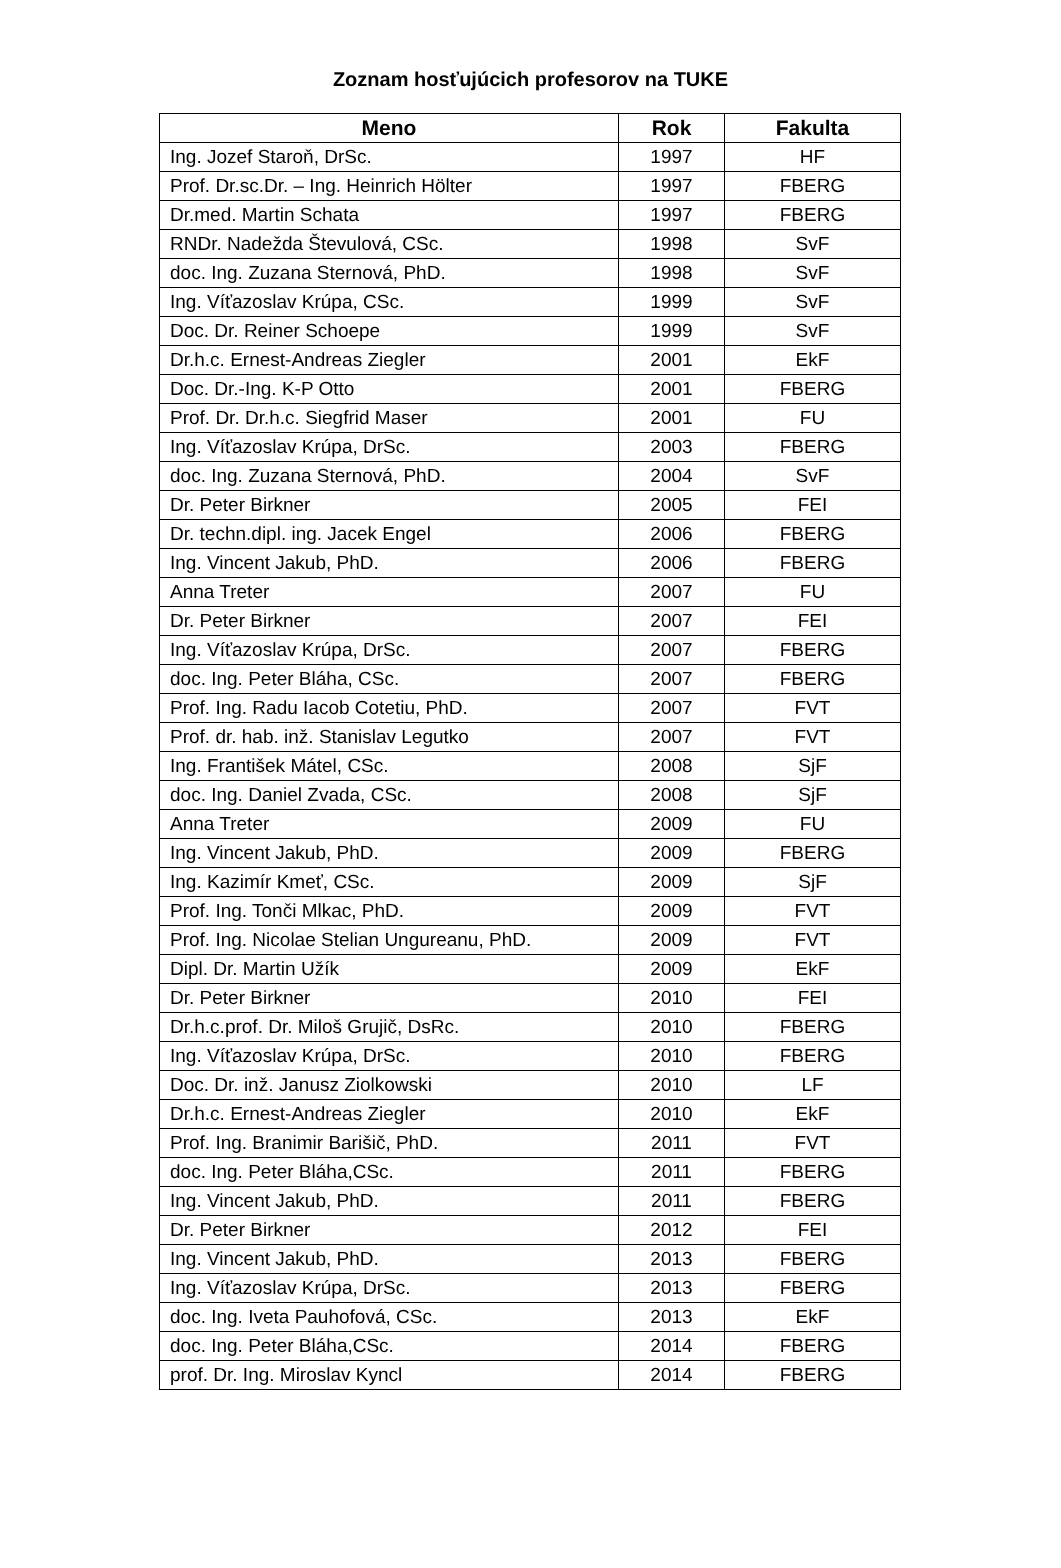Zoznam hosťujúcich profesorov na TUKE
| Meno | Rok | Fakulta |
| --- | --- | --- |
| Ing. Jozef Staroň, DrSc. | 1997 | HF |
| Prof. Dr.sc.Dr. – Ing. Heinrich Hölter | 1997 | FBERG |
| Dr.med. Martin Schata | 1997 | FBERG |
| RNDr. Nadežda Števulová, CSc. | 1998 | SvF |
| doc. Ing. Zuzana Sternová, PhD. | 1998 | SvF |
| Ing. Víťazoslav Krúpa, CSc. | 1999 | SvF |
| Doc. Dr. Reiner Schoepe | 1999 | SvF |
| Dr.h.c. Ernest-Andreas Ziegler | 2001 | EkF |
| Doc. Dr.-Ing. K-P Otto | 2001 | FBERG |
| Prof. Dr. Dr.h.c. Siegfrid Maser | 2001 | FU |
| Ing. Víťazoslav Krúpa, DrSc. | 2003 | FBERG |
| doc. Ing. Zuzana Sternová, PhD. | 2004 | SvF |
| Dr. Peter Birkner | 2005 | FEI |
| Dr. techn.dipl. ing. Jacek Engel | 2006 | FBERG |
| Ing. Vincent Jakub, PhD. | 2006 | FBERG |
| Anna Treter | 2007 | FU |
| Dr. Peter Birkner | 2007 | FEI |
| Ing. Víťazoslav Krúpa, DrSc. | 2007 | FBERG |
| doc. Ing. Peter Bláha, CSc. | 2007 | FBERG |
| Prof. Ing. Radu Iacob Cotetiu, PhD. | 2007 | FVT |
| Prof. dr. hab. inž. Stanislav Legutko | 2007 | FVT |
| Ing. František Mátel, CSc. | 2008 | SjF |
| doc. Ing. Daniel Zvada, CSc. | 2008 | SjF |
| Anna Treter | 2009 | FU |
| Ing. Vincent Jakub, PhD. | 2009 | FBERG |
| Ing. Kazimír Kmeť, CSc. | 2009 | SjF |
| Prof. Ing. Tonči Mlkac, PhD. | 2009 | FVT |
| Prof. Ing. Nicolae Stelian Ungureanu, PhD. | 2009 | FVT |
| Dipl. Dr. Martin Užík | 2009 | EkF |
| Dr. Peter Birkner | 2010 | FEI |
| Dr.h.c.prof. Dr. Miloš Grujič, DsRc. | 2010 | FBERG |
| Ing. Víťazoslav Krúpa, DrSc. | 2010 | FBERG |
| Doc. Dr. inž. Janusz Ziolkowski | 2010 | LF |
| Dr.h.c. Ernest-Andreas Ziegler | 2010 | EkF |
| Prof. Ing. Branimir Barišič, PhD. | 2011 | FVT |
| doc. Ing. Peter Bláha,CSc. | 2011 | FBERG |
| Ing. Vincent Jakub, PhD. | 2011 | FBERG |
| Dr. Peter Birkner | 2012 | FEI |
| Ing. Vincent Jakub, PhD. | 2013 | FBERG |
| Ing. Víťazoslav Krúpa, DrSc. | 2013 | FBERG |
| doc. Ing. Iveta Pauhofová, CSc. | 2013 | EkF |
| doc. Ing. Peter Bláha,CSc. | 2014 | FBERG |
| prof. Dr. Ing. Miroslav Kyncl | 2014 | FBERG |